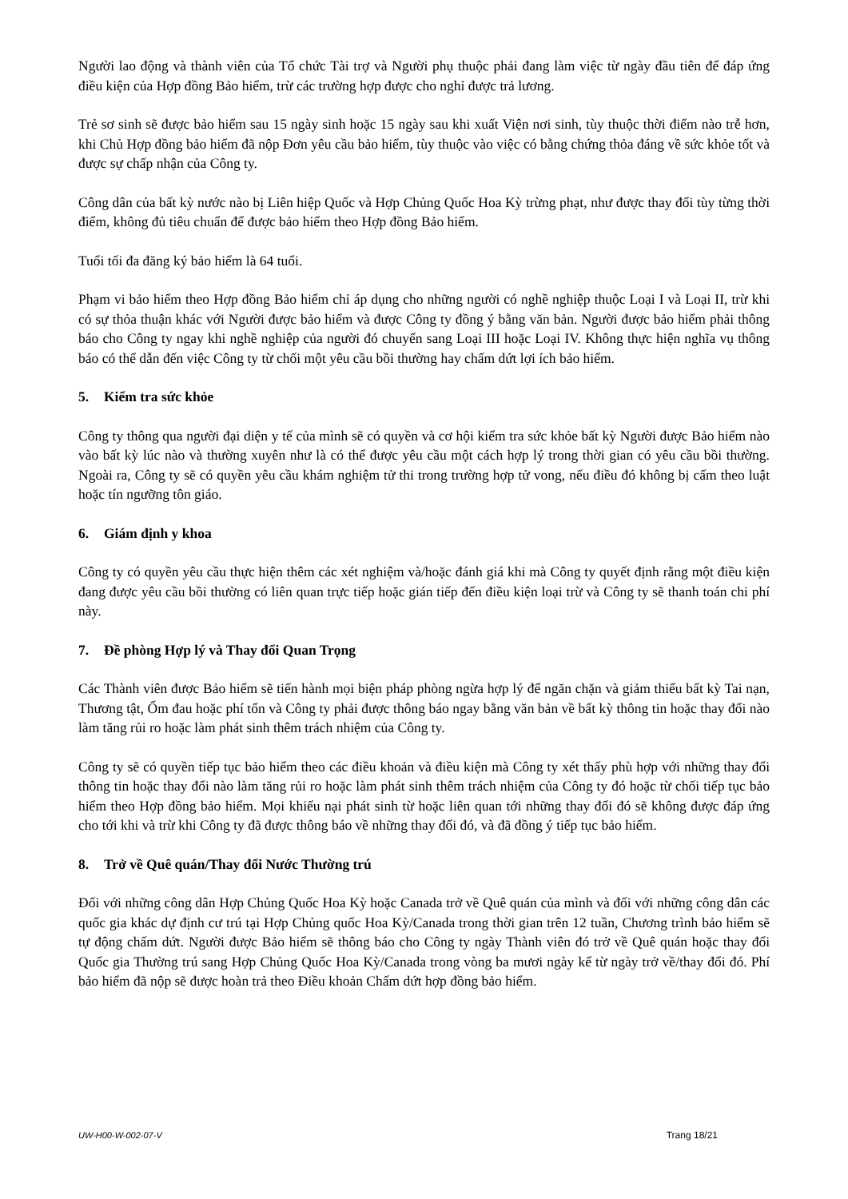Người lao động và thành viên của Tổ chức Tài trợ và Người phụ thuộc phải đang làm việc từ ngày đầu tiên để đáp ứng điều kiện của Hợp đồng Bảo hiểm, trừ các trường hợp được cho nghỉ được trả lương.
Trẻ sơ sinh sẽ được bảo hiểm sau 15 ngày sinh hoặc 15 ngày sau khi xuất Viện nơi sinh, tùy thuộc thời điểm nào trễ hơn, khi Chủ Hợp đồng bảo hiểm đã nộp Đơn yêu cầu bảo hiểm, tùy thuộc vào việc có bằng chứng thỏa đáng về sức khỏe tốt và được sự chấp nhận của Công ty.
Công dân của bất kỳ nước nào bị Liên hiệp Quốc và Hợp Chủng Quốc Hoa Kỳ trừng phạt, như được thay đổi tùy từng thời điểm, không đủ tiêu chuẩn để được bảo hiểm theo Hợp đồng Bảo hiểm.
Tuổi tối đa đăng ký bảo hiểm là 64 tuổi.
Phạm vi bảo hiểm theo Hợp đồng Bảo hiểm chỉ áp dụng cho những người có nghề nghiệp thuộc Loại I và Loại II, trừ khi có sự thỏa thuận khác với Người được bảo hiểm và được Công ty đồng ý bằng văn bản. Người được bảo hiểm phải thông báo cho Công ty ngay khi nghề nghiệp của người đó chuyển sang Loại III hoặc Loại IV. Không thực hiện nghĩa vụ thông báo có thể dẫn đến việc Công ty từ chối một yêu cầu bồi thường hay chấm dứt lợi ích bảo hiểm.
5. Kiểm tra sức khỏe
Công ty thông qua người đại diện y tế của mình sẽ có quyền và cơ hội kiểm tra sức khỏe bất kỳ Người được Bảo hiểm nào vào bất kỳ lúc nào và thường xuyên như là có thể được yêu cầu một cách hợp lý trong thời gian có yêu cầu bồi thường. Ngoài ra, Công ty sẽ có quyền yêu cầu khám nghiệm tử thi trong trường hợp tử vong, nếu điều đó không bị cấm theo luật hoặc tín ngưỡng tôn giáo.
6. Giám định y khoa
Công ty có quyền yêu cầu thực hiện thêm các xét nghiệm và/hoặc đánh giá khi mà Công ty quyết định rằng một điều kiện đang được yêu cầu bồi thường có liên quan trực tiếp hoặc gián tiếp đến điều kiện loại trừ và Công ty sẽ thanh toán chi phí này.
7. Đề phòng Hợp lý và Thay đổi Quan Trọng
Các Thành viên được Bảo hiểm sẽ tiến hành mọi biện pháp phòng ngừa hợp lý để ngăn chặn và giảm thiểu bất kỳ Tai nạn, Thương tật, Ốm đau hoặc phí tổn và Công ty phải được thông báo ngay bằng văn bản về bất kỳ thông tin hoặc thay đổi nào làm tăng rủi ro hoặc làm phát sinh thêm trách nhiệm của Công ty.
Công ty sẽ có quyền tiếp tục bảo hiểm theo các điều khoản và điều kiện mà Công ty xét thấy phù hợp với những thay đổi thông tin hoặc thay đổi nào làm tăng rủi ro hoặc làm phát sinh thêm trách nhiệm của Công ty đó hoặc từ chối tiếp tục bảo hiểm theo Hợp đồng bảo hiểm. Mọi khiếu nại phát sinh từ hoặc liên quan tới những thay đổi đó sẽ không được đáp ứng cho tới khi và trừ khi Công ty đã được thông báo về những thay đổi đó, và đã đồng ý tiếp tục bảo hiểm.
8. Trở về Quê quán/Thay đổi Nước Thường trú
Đối với những công dân Hợp Chủng Quốc Hoa Kỳ hoặc Canada trở về Quê quán của mình và đối với những công dân các quốc gia khác dự định cư trú tại Hợp Chủng quốc Hoa Kỳ/Canada trong thời gian trên 12 tuần, Chương trình bảo hiểm sẽ tự động chấm dứt. Người được Bảo hiểm sẽ thông báo cho Công ty ngày Thành viên đó trở về Quê quán hoặc thay đổi Quốc gia Thường trú sang Hợp Chủng Quốc Hoa Kỳ/Canada trong vòng ba mươi ngày kể từ ngày trở về/thay đổi đó. Phí bảo hiểm đã nộp sẽ được hoàn trả theo Điều khoản Chấm dứt hợp đồng bảo hiểm.
UW-H00-W-002-07-V Trang 18/21